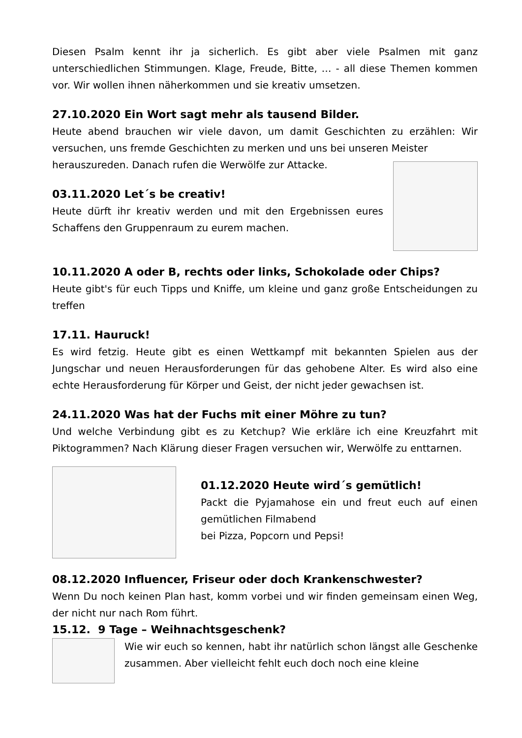Diesen Psalm kennt ihr ja sicherlich. Es gibt aber viele Psalmen mit ganz unterschiedlichen Stimmungen. Klage, Freude, Bitte, … - all diese Themen kommen vor. Wir wollen ihnen näherkommen und sie kreativ umsetzen.
27.10.2020 Ein Wort sagt mehr als tausend Bilder.
Heute abend brauchen wir viele davon, um damit Geschichten zu erzählen: Wir versuchen, uns fremde Geschichten zu merken und uns bei unseren Meister
herauszureden. Danach rufen die Werwölfe zur Attacke.
03.11.2020 Let´s be creativ!
Heute dürft ihr kreativ werden und mit den Ergebnissen eures Schaffens den Gruppenraum zu eurem machen.
10.11.2020 A oder B, rechts oder links, Schokolade oder Chips?
Heute gibt's für euch Tipps und Kniffe, um kleine und ganz große Entscheidungen zu treffen
17.11. Hauruck!
Es wird fetzig. Heute gibt es einen Wettkampf mit bekannten Spielen aus der Jungschar und neuen Herausforderungen für das gehobene Alter. Es wird also eine echte Herausforderung für Körper und Geist, der nicht jeder gewachsen ist.
24.11.2020 Was hat der Fuchs mit einer Möhre zu tun?
Und welche Verbindung gibt es zu Ketchup? Wie erkläre ich eine Kreuzfahrt mit Piktogrammen? Nach Klärung dieser Fragen versuchen wir, Werwölfe zu enttarnen.
01.12.2020 Heute wird´s gemütlich!
Packt die Pyjamahose ein und freut euch auf einen gemütlichen Filmabend
bei Pizza, Popcorn und Pepsi!
08.12.2020 Influencer, Friseur oder doch Krankenschwester?
Wenn Du noch keinen Plan hast, komm vorbei und wir finden gemeinsam einen Weg, der nicht nur nach Rom führt.
15.12. 9 Tage – Weihnachtsgeschenk?
Wie wir euch so kennen, habt ihr natürlich schon längst alle Geschenke zusammen. Aber vielleicht fehlt euch doch noch eine kleine